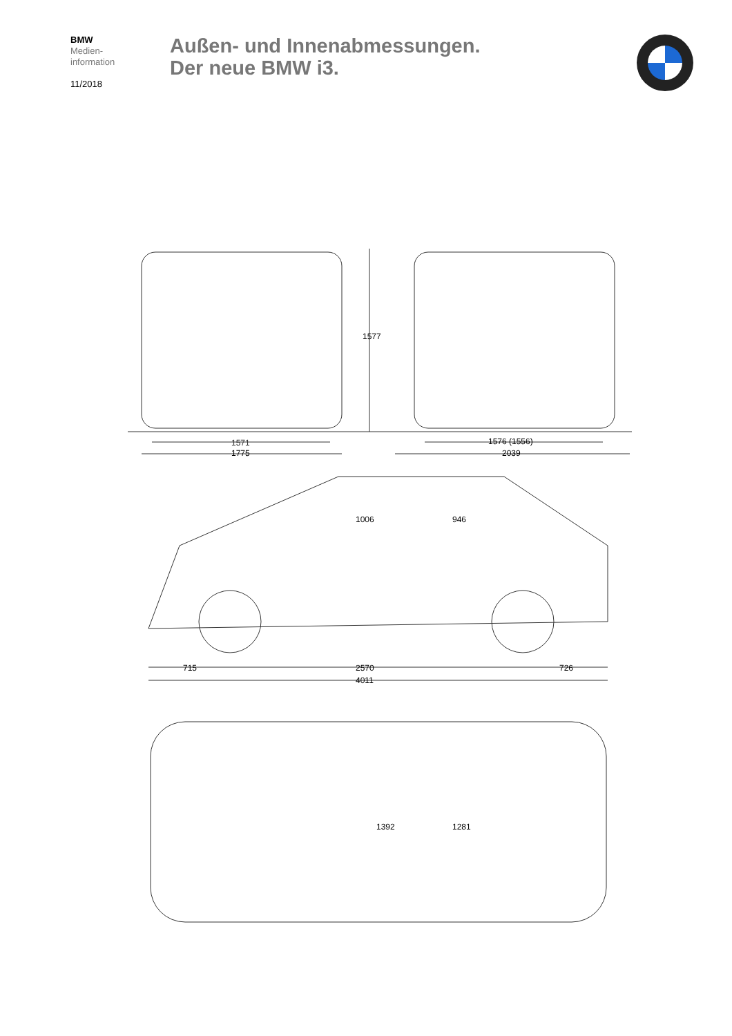BMW
Medien-
information
11/2018
Außen- und Innenabmessungen.
Der neue BMW i3.
1571
1775
1576 (1556)
2039
1577
1006 946
715 2570 726
4011
1392 1281